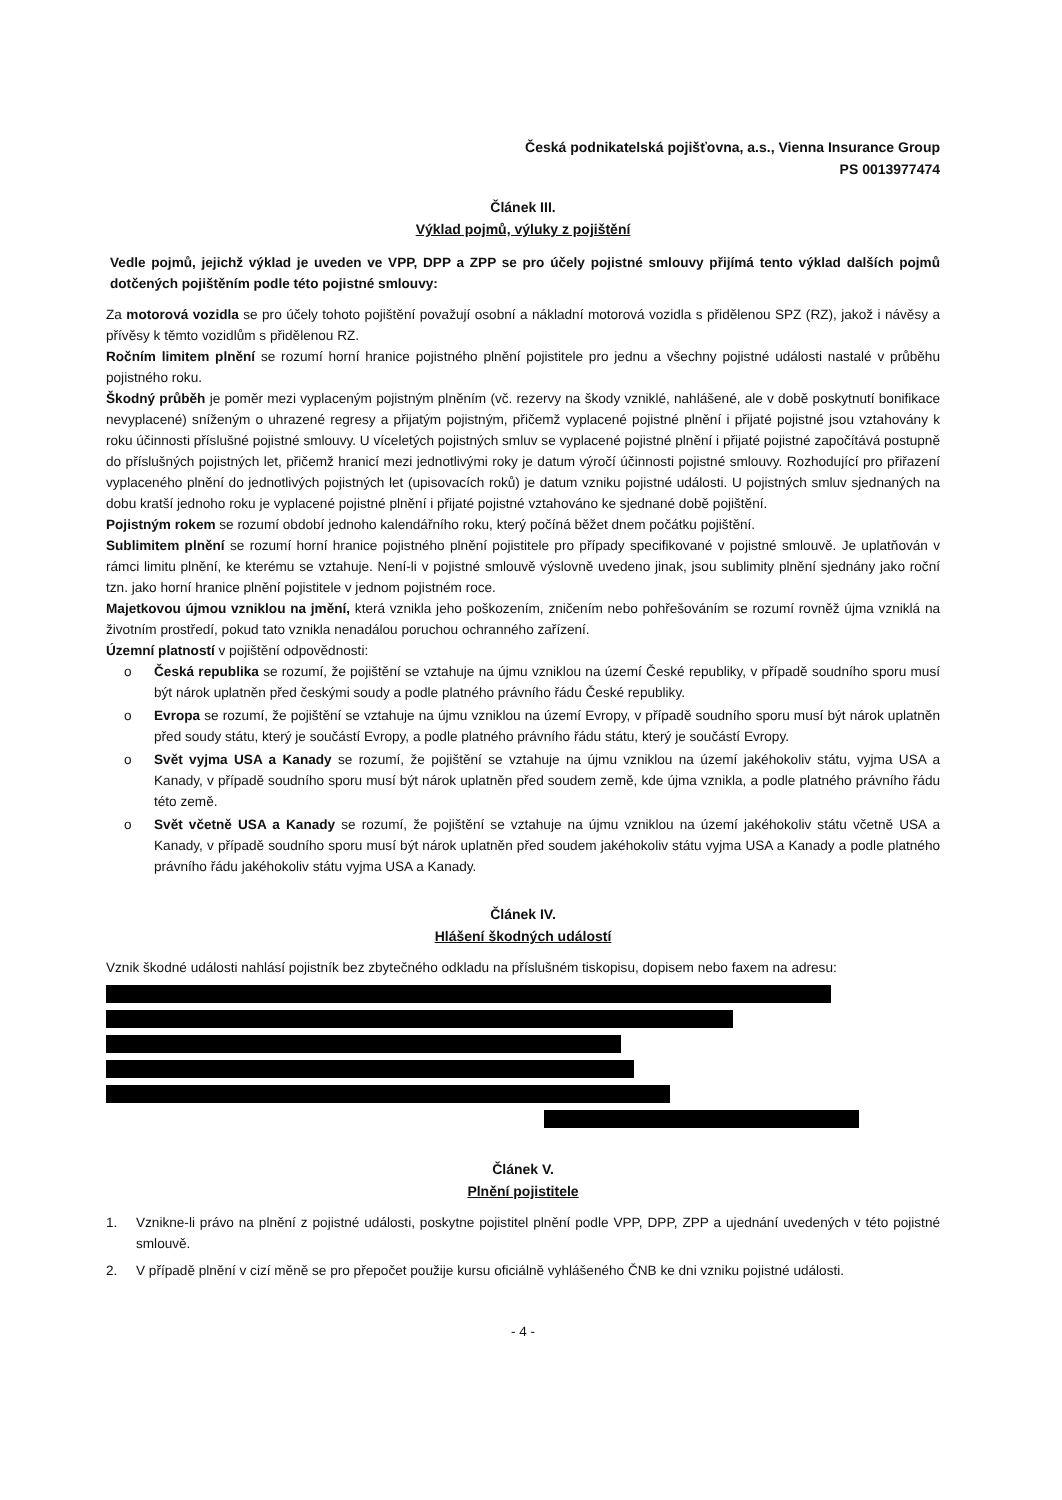Česká podnikatelská pojišťovna, a.s., Vienna Insurance Group
PS 0013977474
Článek III.
Výklad pojmů, výluky z pojištění
Vedle pojmů, jejichž výklad je uveden ve VPP, DPP a ZPP se pro účely pojistné smlouvy přijímá tento výklad dalších pojmů dotčených pojištěním podle této pojistné smlouvy:
Za motorová vozidla se pro účely tohoto pojištění považují osobní a nákladní motorová vozidla s přidělenou SPZ (RZ), jakož i návěsy a přívěsy k těmto vozidlům s přidělenou RZ.
Ročním limitem plnění se rozumí horní hranice pojistného plnění pojistitele pro jednu a všechny pojistné události nastalé v průběhu pojistného roku.
Škodný průběh je poměr mezi vyplaceným pojistným plněním (vč. rezervy na škody vzniklé, nahlášené, ale v době poskytnutí bonifikace nevyplacené) sníženým o uhrazené regresy a přijatým pojistným, přičemž vyplacené pojistné plnění i přijaté pojistné jsou vztahovány k roku účinnosti příslušné pojistné smlouvy. U víceletých pojistných smluv se vyplacené pojistné plnění i přijaté pojistné započítává postupně do příslušných pojistných let, přičemž hranicí mezi jednotlivými roky je datum výročí účinnosti pojistné smlouvy. Rozhodující pro přiřazení vyplaceného plnění do jednotlivých pojistných let (upisovacích roků) je datum vzniku pojistné události. U pojistných smluv sjednaných na dobu kratší jednoho roku je vyplacené pojistné plnění i přijaté pojistné vztahováno ke sjednané době pojištění.
Pojistným rokem se rozumí období jednoho kalendářního roku, který počíná běžet dnem počátku pojištění.
Sublimitem plnění se rozumí horní hranice pojistného plnění pojistitele pro případy specifikované v pojistné smlouvě. Je uplatňován v rámci limitu plnění, ke kterému se vztahuje. Není-li v pojistné smlouvě výslovně uvedeno jinak, jsou sublimity plnění sjednány jako roční tzn. jako horní hranice plnění pojistitele v jednom pojistném roce.
Majetkovou újmou vzniklou na jmění, která vznikla jeho poškozením, zničením nebo pohřešováním se rozumí rovněž újma vzniklá na životním prostředí, pokud tato vznikla nenadálou poruchou ochranného zařízení.
Územní platností v pojištění odpovědnosti:
o Česká republika se rozumí, že pojištění se vztahuje na újmu vzniklou na území České republiky, v případě soudního sporu musí být nárok uplatněn před českými soudy a podle platného právního řádu České republiky.
o Evropa se rozumí, že pojištění se vztahuje na újmu vzniklou na území Evropy, v případě soudního sporu musí být nárok uplatněn před soudy státu, který je součástí Evropy, a podle platného právního řádu státu, který je součástí Evropy.
o Svět vyjma USA a Kanady se rozumí, že pojištění se vztahuje na újmu vzniklou na území jakéhokoliv státu, vyjma USA a Kanady, v případě soudního sporu musí být nárok uplatněn před soudem země, kde újma vznikla, a podle platného právního řádu této země.
o Svět včetně USA a Kanady se rozumí, že pojištění se vztahuje na újmu vzniklou na území jakéhokoliv státu včetně USA a Kanady, v případě soudního sporu musí být nárok uplatněn před soudem jakéhokoliv státu vyjma USA a Kanady a podle platného právního řádu jakéhokoliv státu vyjma USA a Kanady.
Článek IV.
Hlášení škodných událostí
Vznik škodné události nahlásí pojistník bez zbytečného odkladu na příslušném tiskopisu, dopisem nebo faxem na adresu:
Článek V.
Plnění pojistitele
1. Vznikne-li právo na plnění z pojistné události, poskytne pojistitel plnění podle VPP, DPP, ZPP a ujednání uvedených v této pojistné smlouvě.
2. V případě plnění v cizí měně se pro přepočet použije kursu oficiálně vyhlášeného ČNB ke dni vzniku pojistné události.
- 4 -